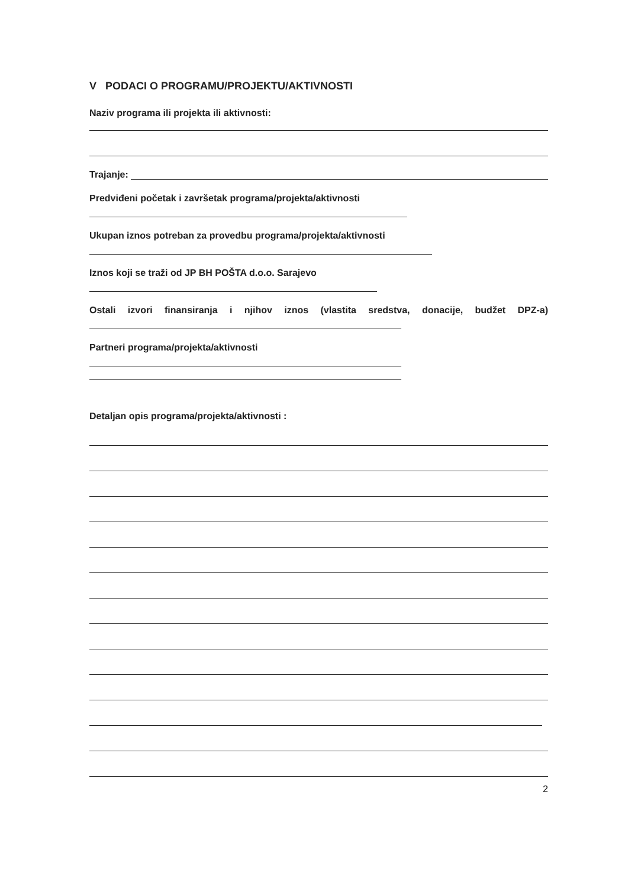V PODACI O PROGRAMU/PROJEKTU/AKTIVNOSTI
Naziv programa ili projekta ili aktivnosti:
Trajanje:
Predviđeni početak i završetak programa/projekta/aktivnosti
Ukupan iznos potreban za provedbu programa/projekta/aktivnosti
Iznos koji se traži od JP BH POŠTA d.o.o. Sarajevo
Ostali izvori finansiranja i njihov iznos (vlastita sredstva, donacije, budžet DPZ-a)
Partneri programa/projekta/aktivnosti
Detaljan opis programa/projekta/aktivnosti :
2